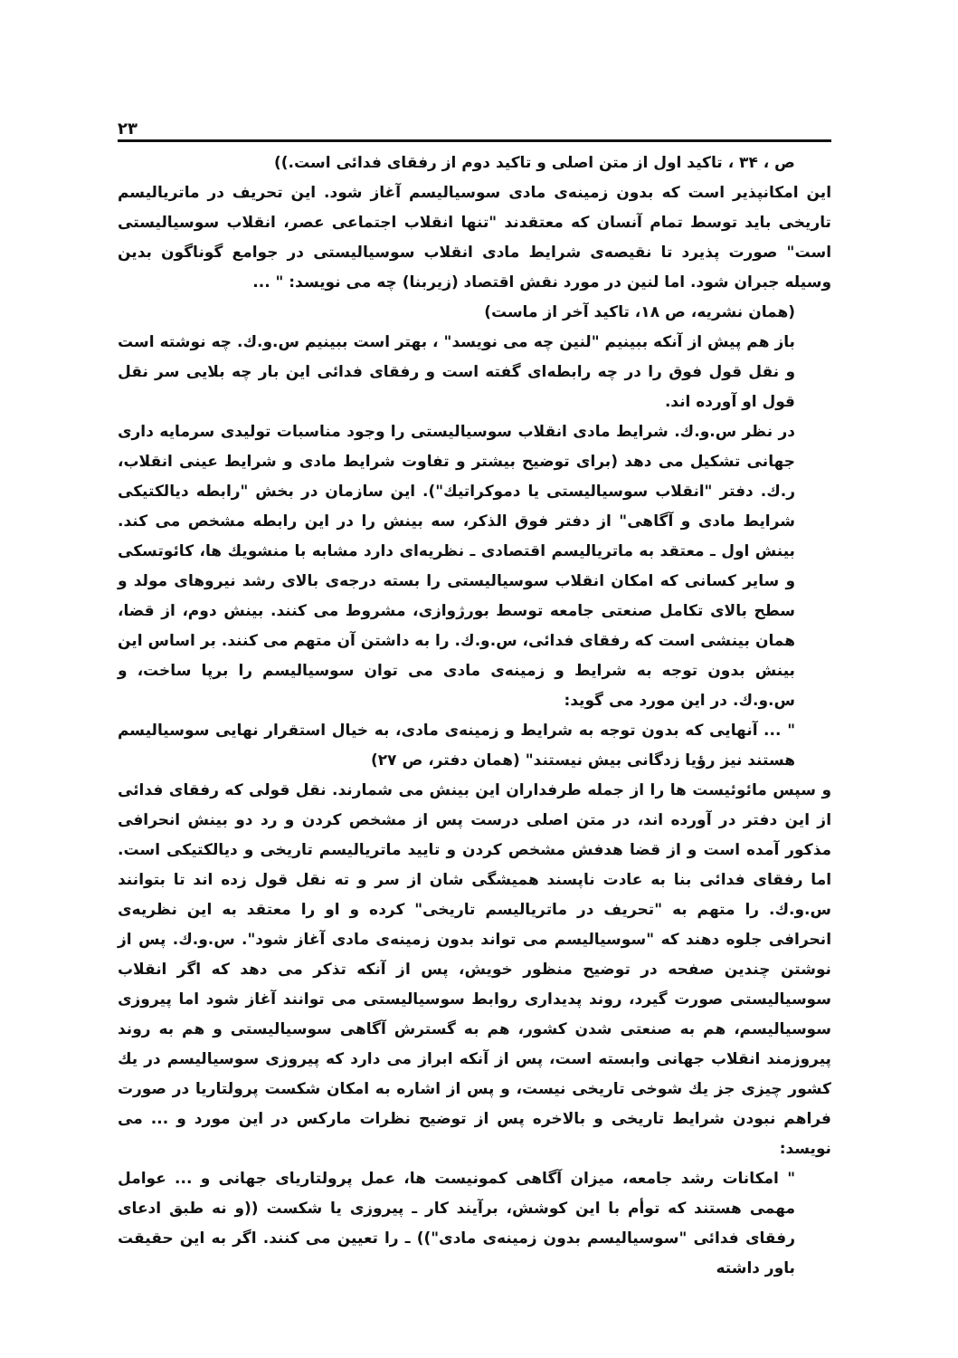۲۳
ص ، ۳۴ ، تاکید اول از متن اصلی و تاکید دوم از رفقای فدائی است.))
این امکانپذیر است که بدون زمینه‌ی مادی سوسیالیسم آغاز شود. این تحریف در ماتریالیسم تاریخی باید توسط تمام آنسان که معتقدند "تنها انقلاب اجتماعی عصر، انقلاب سوسیالیستی است" صورت پذیرد تا نقیصه‌ی شرایط مادی انقلاب سوسیالیستی در جوامع گوناگون بدین وسیله جبران شود. اما لنین در مورد نقش اقتصاد (زیربنا) چه می نویسد: " ...
(همان نشریه، ص ۱۸، تاکید آخر از ماست)
باز هم پیش از آنکه ببینیم "لنین چه می نویسد" ، بهتر است ببینیم س.و.ك. چه نوشته است و نقل قول فوق را در چه رابطه‌ای گفته است و رفقای فدائی این بار چه بلایی سر نقل قول او آورده اند.
در نظر س.و.ك. شرایط مادی انقلاب سوسیالیستی را وجود مناسبات تولیدی سرمایه داری جهانی تشکیل می دهد (برای توضیح بیشتر و تفاوت شرایط مادی و شرایط عینی انقلاب، ر.ك. دفتر "انقلاب سوسیالیستی یا دموکراتیك"). این سازمان در بخش "رابطه دیالکتیکی شرایط مادی و آگاهی" از دفتر فوق الذکر، سه بینش را در این رابطه مشخص می کند. بینش اول ـ معتقد به ماتریالیسم اقتصادی ـ نظریه‌ای دارد مشابه با منشویك ها، کائوتسکی و سایر کسانی که امکان انقلاب سوسیالیستی را بسته درجه‌ی بالای رشد نیروهای مولد و سطح بالای تکامل صنعتی جامعه توسط بورژوازی، مشروط می کنند. بینش دوم، از قضا، همان بینشی است که رفقای فدائی، س.و.ك. را به داشتن آن متهم می کنند. بر اساس این بینش بدون توجه به شرایط و زمینه‌ی مادی می توان سوسیالیسم را برپا ساخت، و س.و.ك. در این مورد می گوید:
" ... آنهایی که بدون توجه به شرایط و زمینه‌ی مادی، به خیال استقرار نهایی سوسیالیسم هستند نیز رؤیا زدگانی بیش نیستند" (همان دفتر، ص ۲۷)
و سپس مائوئیست ها را از جمله طرفداران این بینش می شمارند. نقل قولی که رفقای فدائی از این دفتر در آورده اند، در متن اصلی درست پس از مشخص کردن و رد دو بینش انحرافی مذکور آمده است و از قضا هدفش مشخص کردن و تایید ماتریالیسم تاریخی و دیالکتیکی است. اما رفقای فدائی بنا به عادت ناپسند همیشگی شان از سر و ته نقل قول زده اند تا بتوانند س.و.ك. را متهم به "تحریف در ماتریالیسم تاریخی" کرده و او را معتقد به این نظریه‌ی انحرافی جلوه دهند که "سوسیالیسم می تواند بدون زمینه‌ی مادی آغاز شود". س.و.ك. پس از نوشتن چندین صفحه در توضیح منظور خویش، پس از آنکه تذکر می دهد که اگر انقلاب سوسیالیستی صورت گیرد، روند پدیداری روابط سوسیالیستی می توانند آغاز شود اما پیروزی سوسیالیسم، هم به صنعتی شدن کشور، هم به گسترش آگاهی سوسیالیستی و هم به روند پیروزمند انقلاب جهانی وابسته است، پس از آنکه ابراز می دارد که پیروزی سوسیالیسم در یك کشور چیزی جز یك شوخی تاریخی نیست، و پس از اشاره به امکان شکست پرولتاریا در صورت فراهم نبودن شرایط تاریخی و بالاخره پس از توضیح نظرات مارکس در این مورد و ... می نویسد:
" امکانات رشد جامعه، میزان آگاهی کمونیست ها، عمل پرولتاریای جهانی و ... عوامل مهمی هستند که توأم با این کوشش، برآیند کار ـ پیروزی یا شکست ((و نه طبق ادعای رفقای فدائی "سوسیالیسم بدون زمینه‌ی مادی")) ـ را تعیین می کنند. اگر به این حقیقت باور داشته